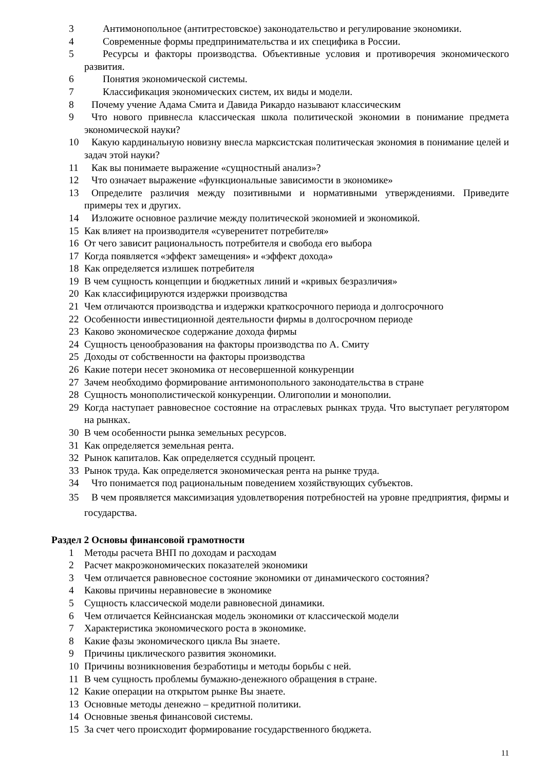3 Антимонопольное (антитрестовское) законодательство и регулирование экономики.
4 Современные формы предпринимательства и их специфика в России.
5 Ресурсы и факторы производства. Объективные условия и противоречия экономического развития.
6 Понятия экономической системы.
7 Классификация экономических систем, их виды и модели.
8 Почему учение Адама Смита и Давида Рикардо называют классическим
9 Что нового привнесла классическая школа политической экономии в понимание предмета экономической науки?
10 Какую кардинальную новизну внесла марксистская политическая экономия в понимание целей и задач этой науки?
11 Как вы понимаете выражение «сущностный анализ»?
12 Что означает выражение «функциональные зависимости в экономике»
13 Определите различия между позитивными и нормативными утверждениями. Приведите примеры тех и других.
14 Изложите основное различие между политической экономией и экономикой.
15 Как влияет на производителя «суверенитет потребителя»
16 От чего зависит рациональность потребителя и свобода его выбора
17 Когда появляется «эффект замещения» и «эффект дохода»
18 Как определяется излишек потребителя
19 В чем сущность концепции и бюджетных линий и «кривых безразличия»
20 Как классифицируются издержки производства
21 Чем отличаются производства и издержки краткосрочного периода и долгосрочного
22 Особенности инвестиционной деятельности фирмы в долгосрочном периоде
23 Каково экономическое содержание дохода фирмы
24 Сущность ценообразования на факторы производства по А. Смиту
25 Доходы от собственности на факторы производства
26 Какие потери несет экономика от несовершенной конкуренции
27 Зачем необходимо формирование антимонопольного законодательства в стране
28 Сущность монополистической конкуренции. Олигополии и монополии.
29 Когда наступает равновесное состояние на отраслевых рынках труда. Что выступает регулятором на рынках.
30 В чем особенности рынка земельных ресурсов.
31 Как определяется земельная рента.
32 Рынок капиталов. Как определяется ссудный процент.
33 Рынок труда. Как определяется экономическая рента на рынке труда.
34 Что понимается под рациональным поведением хозяйствующих субъектов.
35 В чем проявляется максимизация удовлетворения потребностей на уровне предприятия, фирмы и государства.
Раздел 2 Основы финансовой грамотности
1 Методы расчета ВНП по доходам и расходам
2 Расчет макроэкономических показателей экономики
3 Чем отличается равновесное состояние экономики от динамического состояния?
4 Каковы причины неравновесие в экономике
5 Сущность классической модели равновесной динамики.
6 Чем отличается Кейнсианская модель экономики от классической модели
7 Характеристика экономического роста в экономике.
8 Какие фазы экономического цикла Вы знаете.
9 Причины циклического развития экономики.
10 Причины возникновения безработицы и методы борьбы с ней.
11 В чем сущность проблемы бумажно-денежного обращения в стране.
12 Какие операции на открытом рынке Вы знаете.
13 Основные методы денежно – кредитной политики.
14 Основные звенья финансовой системы.
15 За счет чего происходит формирование государственного бюджета.
11